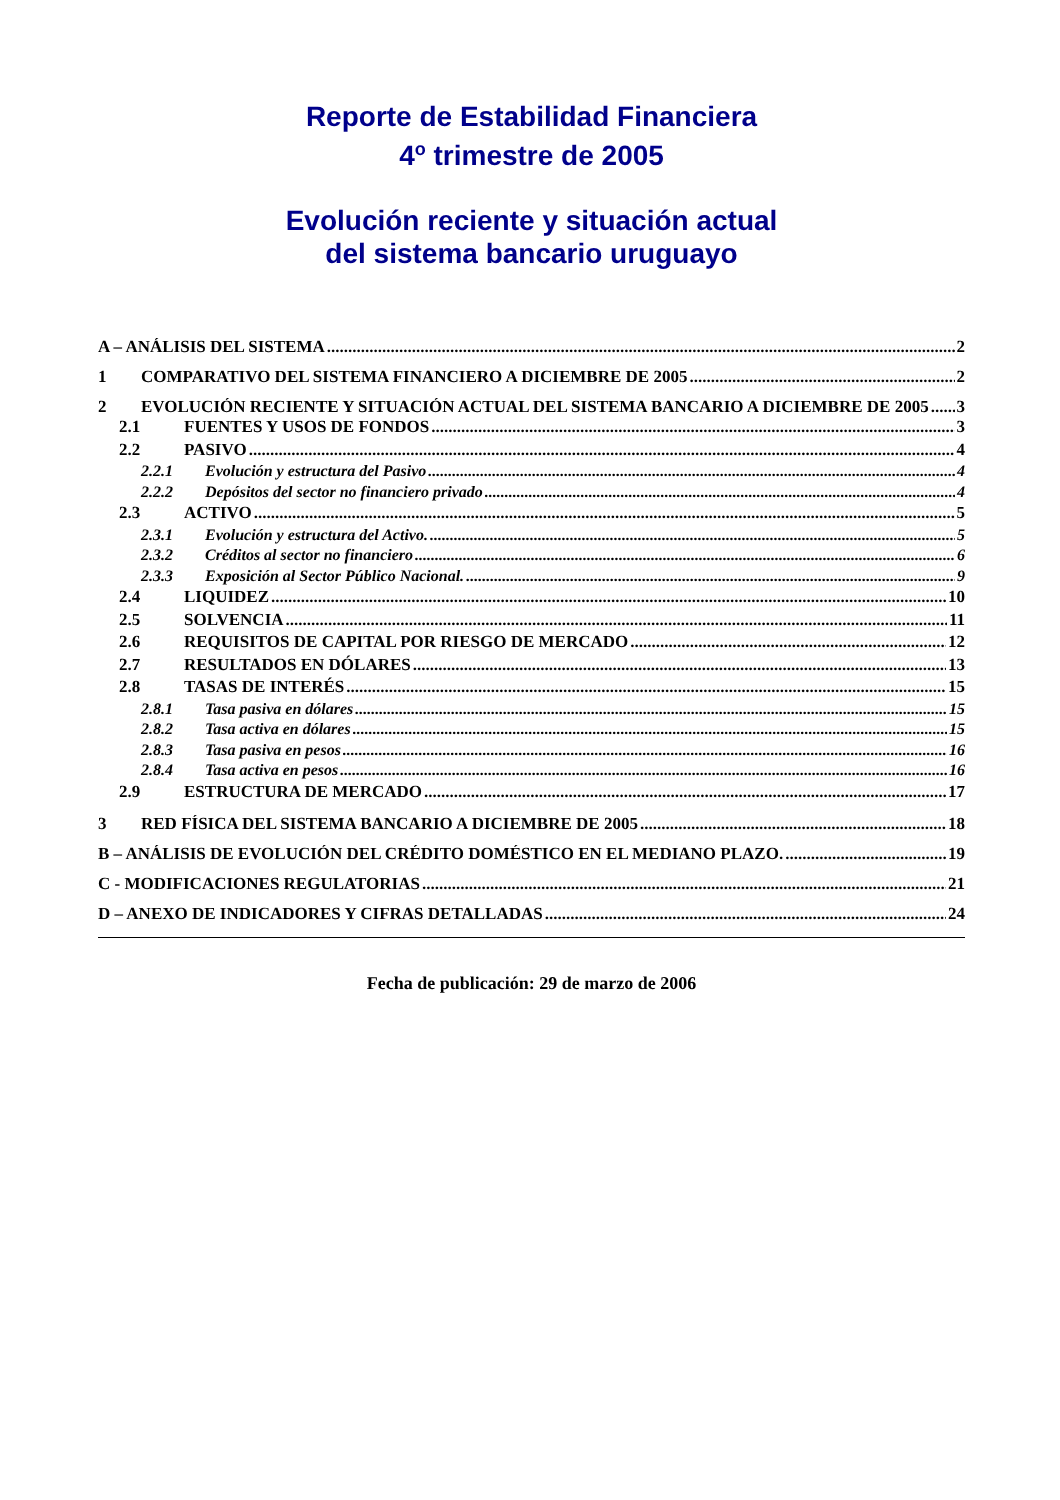Reporte de Estabilidad Financiera
4<sup>o</sup> trimestre de 2005
Evolución reciente y situación actual
del sistema bancario uruguayo
A – ANÁLISIS DEL SISTEMA 2
1 COMPARATIVO DEL SISTEMA FINANCIERO A DICIEMBRE DE 2005 2
2 EVOLUCIÓN RECIENTE Y SITUACIÓN ACTUAL DEL SISTEMA BANCARIO A DICIEMBRE DE 2005 3
2.1 FUENTES Y USOS DE FONDOS 3
2.2 PASIVO 4
2.2.1 Evolución y estructura del Pasivo 4
2.2.2 Depósitos del sector no financiero privado 4
2.3 ACTIVO 5
2.3.1 Evolución y estructura del Activo. 5
2.3.2 Créditos al sector no financiero 6
2.3.3 Exposición al Sector Público Nacional. 9
2.4 LIQUIDEZ 10
2.5 SOLVENCIA 11
2.6 REQUISITOS DE CAPITAL POR RIESGO DE MERCADO 12
2.7 RESULTADOS EN DÓLARES 13
2.8 TASAS DE INTERÉS 15
2.8.1 Tasa pasiva en dólares 15
2.8.2 Tasa activa en dólares 15
2.8.3 Tasa pasiva en pesos 16
2.8.4 Tasa activa en pesos 16
2.9 ESTRUCTURA DE MERCADO 17
3 RED FÍSICA DEL SISTEMA BANCARIO A DICIEMBRE DE 2005 18
B – ANÁLISIS DE EVOLUCIÓN DEL CRÉDITO DOMÉSTICO EN EL MEDIANO PLAZO. 19
C - MODIFICACIONES REGULATORIAS 21
D – ANEXO DE INDICADORES Y CIFRAS DETALLADAS 24
Fecha de publicación: 29 de marzo de 2006